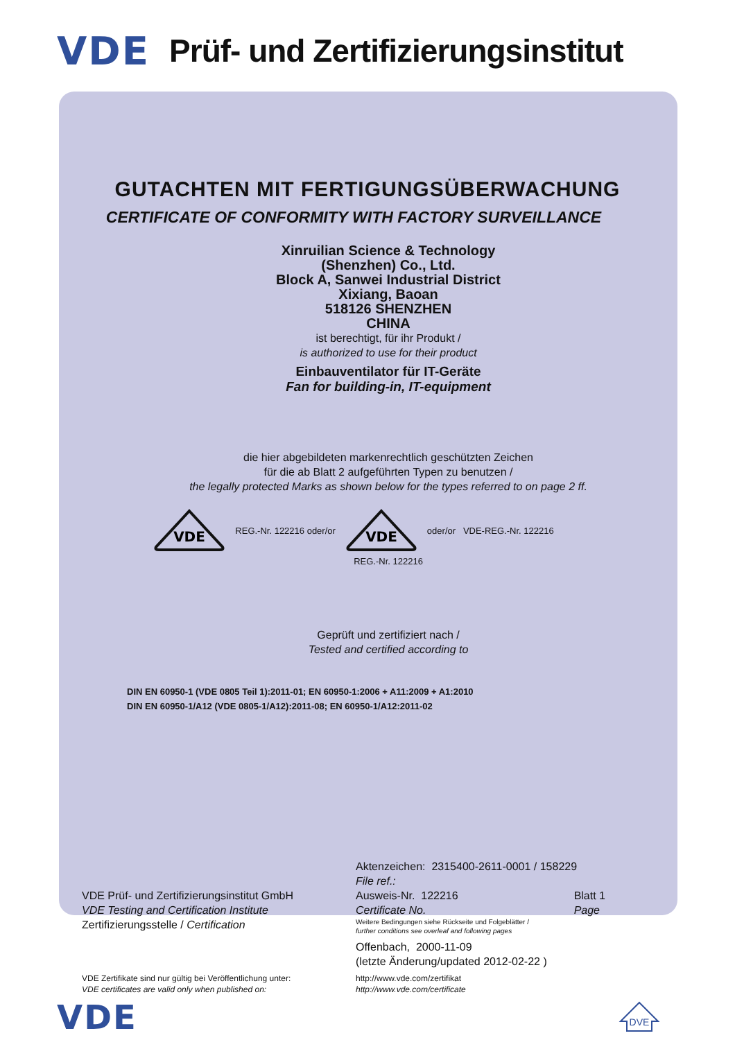VDE Prüf- und Zertifizierungsinstitut
GUTACHTEN MIT FERTIGUNGSÜBERWACHUNG
CERTIFICATE OF CONFORMITY WITH FACTORY SURVEILLANCE
Xinruilian Science & Technology
(Shenzhen) Co., Ltd.
Block A, Sanwei Industrial District
Xixiang, Baoan
518126 SHENZHEN
CHINA
ist berechtigt, für ihr Produkt /
is authorized to use for their product
Einbauventilator für IT-Geräte
Fan for building-in, IT-equipment
die hier abgebildeten markenrechtlich geschützten Zeichen
für die ab Blatt 2 aufgeführten Typen zu benutzen /
the legally protected Marks as shown below for the types referred to on page 2 ff.
VDE
REG.-Nr. 122216 oder/or
VDE
oder/or VDE-REG.-Nr. 122216
REG.-Nr. 122216
Geprüft und zertifiziert nach /
Tested and certified according to
DIN EN 60950-1 (VDE 0805 Teil 1):2011-01; EN 60950-1:2006 + A11:2009 + A1:2010
DIN EN 60950-1/A12 (VDE 0805-1/A12):2011-08; EN 60950-1/A12:2011-02
VDE Prüf- und Zertifizierungsinstitut GmbH
VDE Testing and Certification Institute
Zertifizierungsstelle / Certification
Aktenzeichen: 2315400-2611-0001 / 158229
File ref.:
Ausweis-Nr. 122216
Certificate No. Blatt 1
Page
Weitere Bedingungen siehe Rückseite und Folgeblätter /
further conditions see overleaf and following pages
Offenbach, 2000-11-09
(letzte Änderung/updated 2012-02-22 )
VDE Zertifikate sind nur gültig bei Veröffentlichung unter:
VDE certificates are valid only when published on:
http://www.vde.com/zertifikat
http://www.vde.com/certificate
VDE
DVE